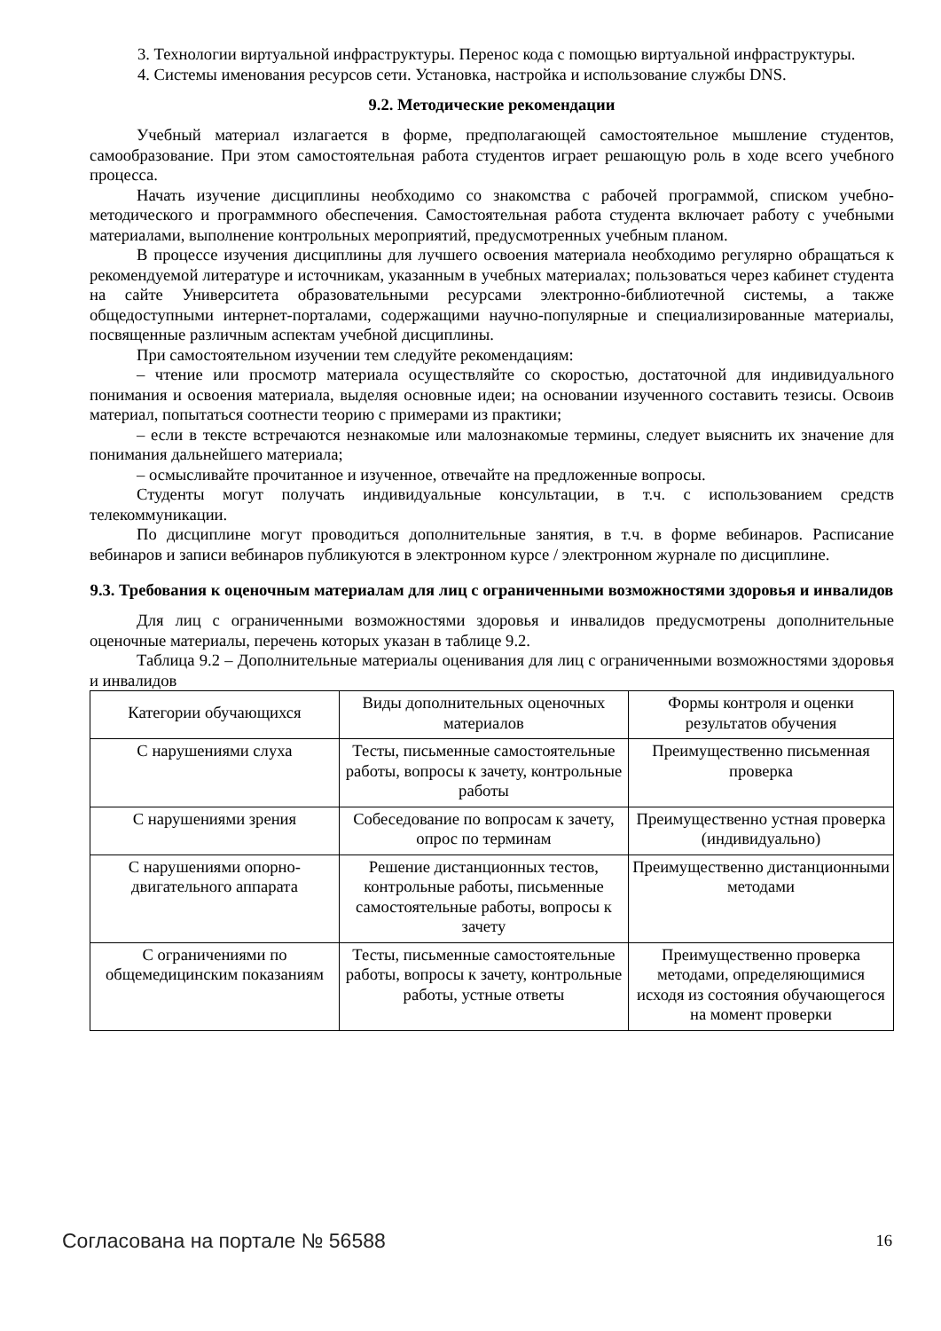3. Технологии виртуальной инфраструктуры. Перенос кода с помощью виртуальной инфраструктуры.
4. Системы именования ресурсов сети. Установка, настройка и использование службы DNS.
9.2. Методические рекомендации
Учебный материал излагается в форме, предполагающей самостоятельное мышление студентов, самообразование. При этом самостоятельная работа студентов играет решающую роль в ходе всего учебного процесса.
Начать изучение дисциплины необходимо со знакомства с рабочей программой, списком учебно-методического и программного обеспечения. Самостоятельная работа студента включает работу с учебными материалами, выполнение контрольных мероприятий, предусмотренных учебным планом.
В процессе изучения дисциплины для лучшего освоения материала необходимо регулярно обращаться к рекомендуемой литературе и источникам, указанным в учебных материалах; пользоваться через кабинет студента на сайте Университета образовательными ресурсами электронно-библиотечной системы, а также общедоступными интернет-порталами, содержащими научно-популярные и специализированные материалы, посвященные различным аспектам учебной дисциплины.
При самостоятельном изучении тем следуйте рекомендациям:
– чтение или просмотр материала осуществляйте со скоростью, достаточной для индивидуального понимания и освоения материала, выделяя основные идеи; на основании изученного составить тезисы. Освоив материал, попытаться соотнести теорию с примерами из практики;
– если в тексте встречаются незнакомые или малознакомые термины, следует выяснить их значение для понимания дальнейшего материала;
– осмысливайте прочитанное и изученное, отвечайте на предложенные вопросы.
Студенты могут получать индивидуальные консультации, в т.ч. с использованием средств телекоммуникации.
По дисциплине могут проводиться дополнительные занятия, в т.ч. в форме вебинаров. Расписание вебинаров и записи вебинаров публикуются в электронном курсе / электронном журнале по дисциплине.
9.3. Требования к оценочным материалам для лиц с ограниченными возможностями здоровья и инвалидов
Для лиц с ограниченными возможностями здоровья и инвалидов предусмотрены дополнительные оценочные материалы, перечень которых указан в таблице 9.2.
Таблица 9.2 – Дополнительные материалы оценивания для лиц с ограниченными возможностями здоровья и инвалидов
| Категории обучающихся | Виды дополнительных оценочных материалов | Формы контроля и оценки результатов обучения |
| С нарушениями слуха | Тесты, письменные самостоятельные работы, вопросы к зачету, контрольные работы | Преимущественно письменная проверка |
| С нарушениями зрения | Собеседование по вопросам к зачету, опрос по терминам | Преимущественно устная проверка (индивидуально) |
| С нарушениями опорно-двигательного аппарата | Решение дистанционных тестов, контрольные работы, письменные самостоятельные работы, вопросы к зачету | Преимущественно дистанционными методами |
| С ограничениями по общемедицинским показаниям | Тесты, письменные самостоятельные работы, вопросы к зачету, контрольные работы, устные ответы | Преимущественно проверка методами, определяющимися исходя из состояния обучающегося на момент проверки |
Согласована на портале № 56588 16